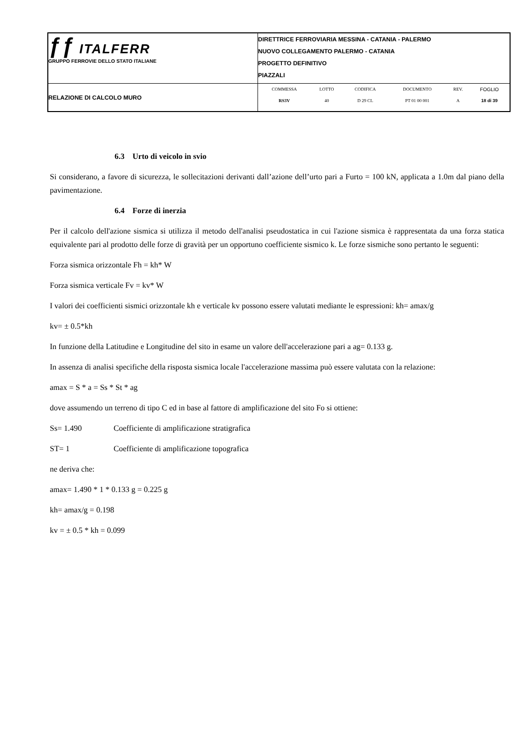| ƒƒ ITALFERR GRUPPO FERROVIE DELLO STATO ITALIANE | DIRETTRICE FERROVIARIA MESSINA - CATANIA - PALERMO NUOVO COLLEGAMENTO PALERMO - CATANIA PROGETTO DEFINITIVO PIAZZALI |
| RELAZIONE DI CALCOLO MURO | / COMMESSA / LOTTO / CODIFICA / DOCUMENTO / REV. / FOGLIO / / RS3V / 40 / D 29 CL / PT 01 00 001 / A / 18 di 39 / |
6.3 Urto di veicolo in svio
Si considerano, a favore di sicurezza, le sollecitazioni derivanti dall’azione dell’urto pari a Furto = 100 kN, applicata a 1.0m dal piano della pavimentazione.
6.4 Forze di inerzia
Per il calcolo dell'azione sismica si utilizza il metodo dell'analisi pseudostatica in cui l'azione sismica è rappresentata da una forza statica equivalente pari al prodotto delle forze di gravità per un opportuno coefficiente sismico k. Le forze sismiche sono pertanto le seguenti:
Forza sismica orizzontale Fh = kh* W
Forza sismica verticale Fv = kv* W
I valori dei coefficienti sismici orizzontale kh e verticale kv possono essere valutati mediante le espressioni: kh= amax/g
kv= ± 0.5*kh
In funzione della Latitudine e Longitudine del sito in esame un valore dell'accelerazione pari a ag= 0.133 g.
In assenza di analisi specifiche della risposta sismica locale l'accelerazione massima può essere valutata con la relazione:
amax = S * a = Ss * St * ag
dove assumendo un terreno di tipo C ed in base al fattore di amplificazione del sito Fo si ottiene:
Ss= 1.490 Coefficiente di amplificazione stratigrafica
ST= 1 Coefficiente di amplificazione topografica
ne deriva che:
amax= 1.490 * 1 * 0.133 g = 0.225 g
kh= amax/g = 0.198
kv = ± 0.5 * kh = 0.099